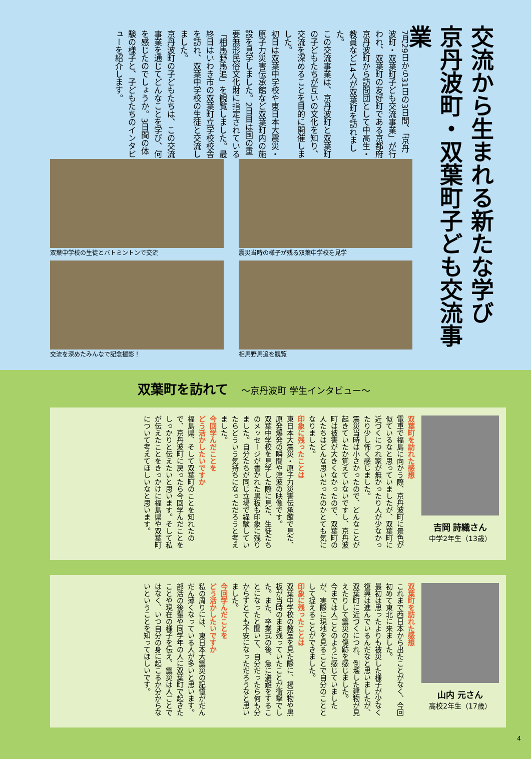交流から生まれる新たな学び
京丹波町・双葉町子ども交流事業
7月29日から31日の3日間、「京丹波町・双葉町子ども交流事業」が行われ、双葉町の友好町である京都府京丹波町から訪問団として中高生・教員など14人が双葉町を訪れました。
この交流事業は、京丹波町と双葉町の子どもたちが互いの文化を知り、交流を深めることを目的に開催しました。
初日は双葉中学校や東日本大震災・原子力災害伝承館など双葉町内の施設を見学しました。2日目は国の重要無形民俗文化財に指定されている「相馬野馬追」を観覧しました。最終日はいわき市の双葉町立学校校舎を訪れ、双葉中学校の生徒と交流しました。
京丹波町の子どもたちは、この交流事業を通じてどんなことを学び、何を感じたのでしょうか。3日間の体験の様子と、子どもたちのインタビューを紹介します。
双葉中学校の生徒とバトミントンで交流
震災当時の様子が残る双葉中学校を見学
交流を深めたみんなで記念撮影！
相馬野馬追を観覧
双葉町を訪れて　～京丹波町 学生インタビュー～
吉岡 詩織さん
中学2年生（13歳）
双葉町を訪れた感想
電車で福島に向かう際、京丹波町に景色が似ているなと思っていましたが、双葉町に近づくにつれ家が無かったり人が少なかったり少し怖く感じました。
震災当時は小さかったので、どんなことが起きていたか覚えていないですし、京丹波町は被害が大きくなかったので、双葉町の人たちはどんな思いだったのかとても気になりました。
印象に残ったことは
東日本大震災・原子力災害伝承館で見た、原発爆発の瞬間や津波の映像です。
双葉中学校を見学した際に見た、生徒たちのメッセージが書かれた黒板も印象に残りました。自分たちが同じ立場で経験していたらどういう気持ちになっただろうと考えました。
今回学んだことを
どう活かしたいですか
福島県、そして双葉町のことを知れたので、京丹波町に戻ったら今回学んだことをしっかりと伝えたいと思います。そして私が伝えたことをきっかけに福島県や双葉町について考えてほしいなと思います。
山内 元さん
高校2年生（17歳）
双葉町を訪れた感想
これまで西日本から出たことがなく、今回初めて東北に来ました。
最初は思ったよりも被災した様子が少なく復興は進んでいるんだなと思いましたが、双葉町に近づくにつれ、倒壊した建物が見えたりして震災の傷跡を感じました。
今までは人ごとのように感じていましたが、実際に現地を見ることで自分のこととして捉えることができました。
印象に残ったことは
双葉中学校の教室を見た際に、掲示物や黒板が当時のまま残っていたことが衝撃でした。また、卒業式の後、急に避難をすることになったと聞いて、自分だったら何も分からずとても不安になっただろうなと思いました。
今回学んだことを
どう活かしたいですか
私の周りには、東日本大震災の記憶がだんだん薄くなっている人が多いと思います。
部活の後輩や同学年の人に双葉町で起きたことや現在の様子を伝え、震災は人ごとではなく、いつ自分の身に起こるか分からないということを知ってほしいです。
4